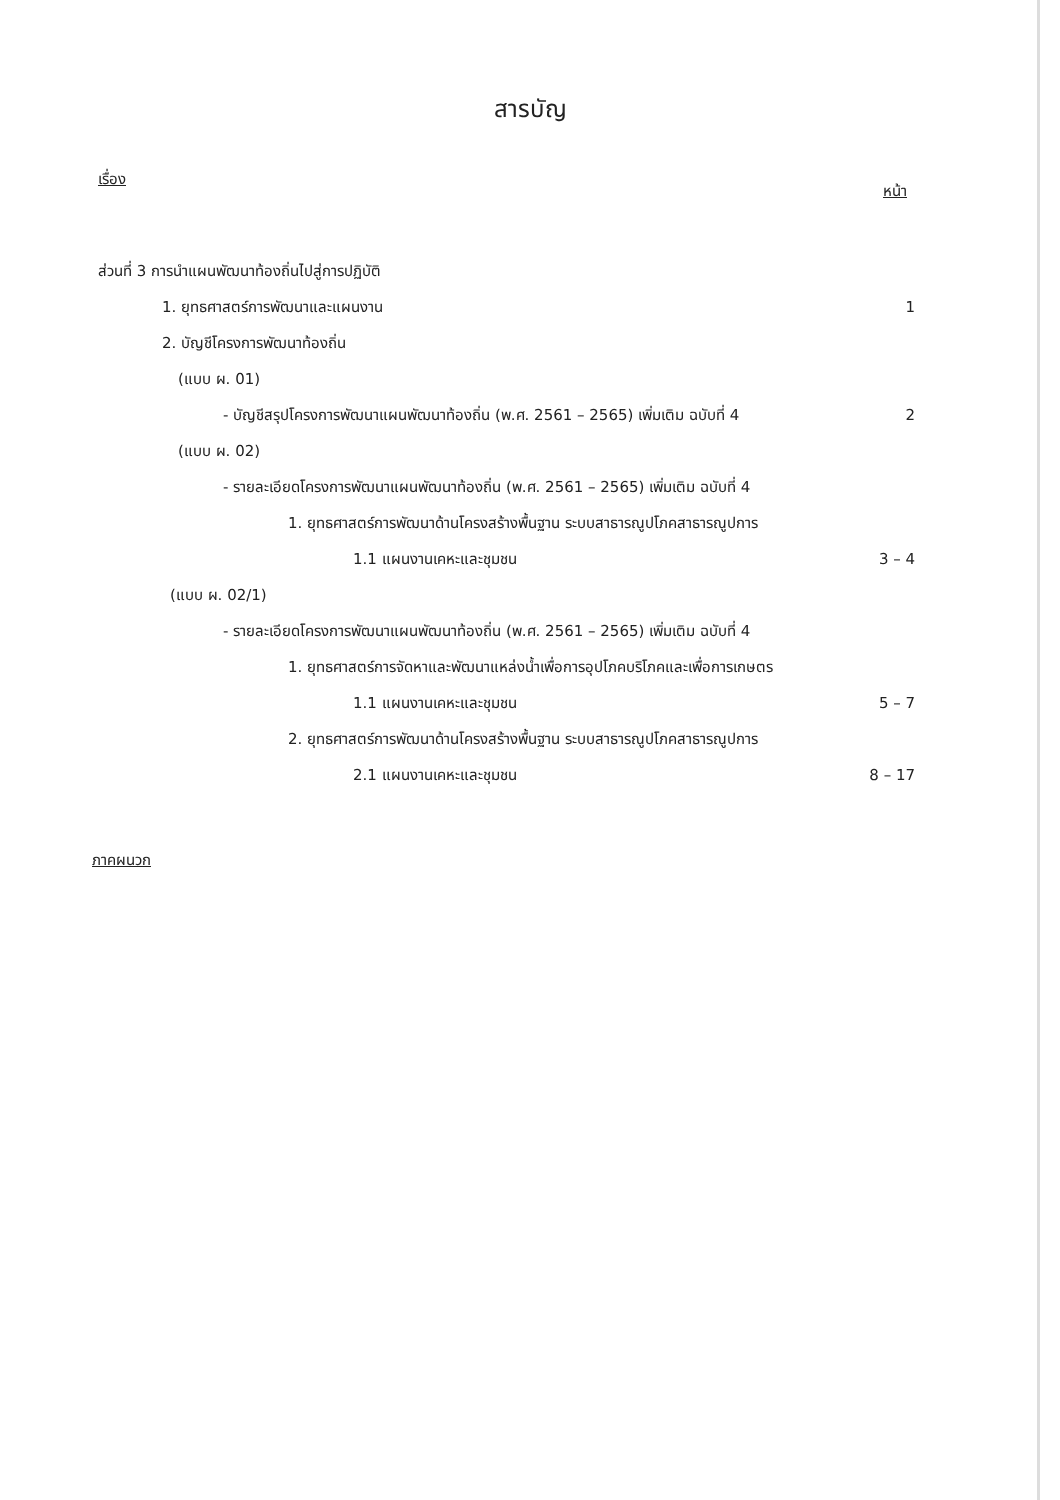สารบัญ
เรื่อง หน้า
ส่วนที่ 3 การนำแผนพัฒนาท้องถิ่นไปสู่การปฏิบัติ
1. ยุทธศาสตร์การพัฒนาและแผนงาน 1
2. บัญชีโครงการพัฒนาท้องถิ่น
(แบบ ผ. 01)
- บัญชีสรุปโครงการพัฒนาแผนพัฒนาท้องถิ่น (พ.ศ. 2561 – 2565) เพิ่มเติม ฉบับที่ 4 2
(แบบ ผ. 02)
- รายละเอียดโครงการพัฒนาแผนพัฒนาท้องถิ่น (พ.ศ. 2561 – 2565) เพิ่มเติม ฉบับที่ 4
1. ยุทธศาสตร์การพัฒนาด้านโครงสร้างพื้นฐาน ระบบสาธารณูปโภคสาธารณูปการ
1.1 แผนงานเคหะและชุมชน 3 – 4
(แบบ ผ. 02/1)
- รายละเอียดโครงการพัฒนาแผนพัฒนาท้องถิ่น (พ.ศ. 2561 – 2565) เพิ่มเติม ฉบับที่ 4
1. ยุทธศาสตร์การจัดหาและพัฒนาแหล่งน้ำเพื่อการอุปโภคบริโภคและเพื่อการเกษตร
1.1 แผนงานเคหะและชุมชน 5 – 7
2. ยุทธศาสตร์การพัฒนาด้านโครงสร้างพื้นฐาน ระบบสาธารณูปโภคสาธารณูปการ
2.1 แผนงานเคหะและชุมชน 8 – 17
ภาคผนวก